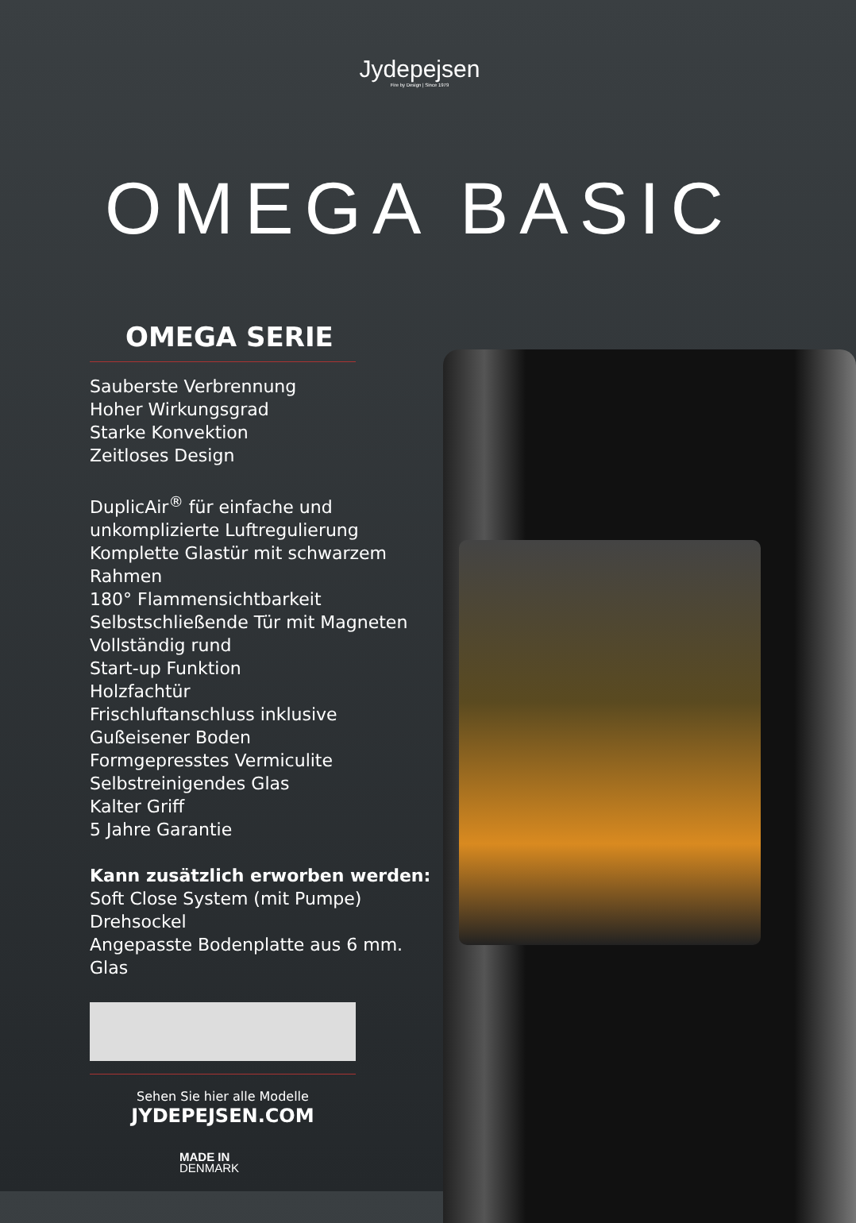Jydepejsen
Fire by Design | Since 1979
OMEGA BASIC
OMEGA SERIE
Sauberste Verbrennung
Hoher Wirkungsgrad
Starke Konvektion
Zeitloses Design
DuplicAir<sup>®</sup> für einfache und unkomplizierte Luftregulierung
Komplette Glastür mit schwarzem Rahmen
180° Flammensichtbarkeit
Selbstschließende Tür mit Magneten
Vollständig rund
Start-up Funktion
Holzfachtür
Frischluftanschluss inklusive
Gußeisener Boden
Formgepresstes Vermiculite
Selbstreinigendes Glas
Kalter Griff
5 Jahre Garantie
Kann zusätzlich erworben werden:
Soft Close System (mit Pumpe)
Drehsockel
Angepasste Bodenplatte aus 6 mm. Glas
Sehen Sie hier alle Modelle
JYDEPEJSEN.COM
MADE IN
DENMARK